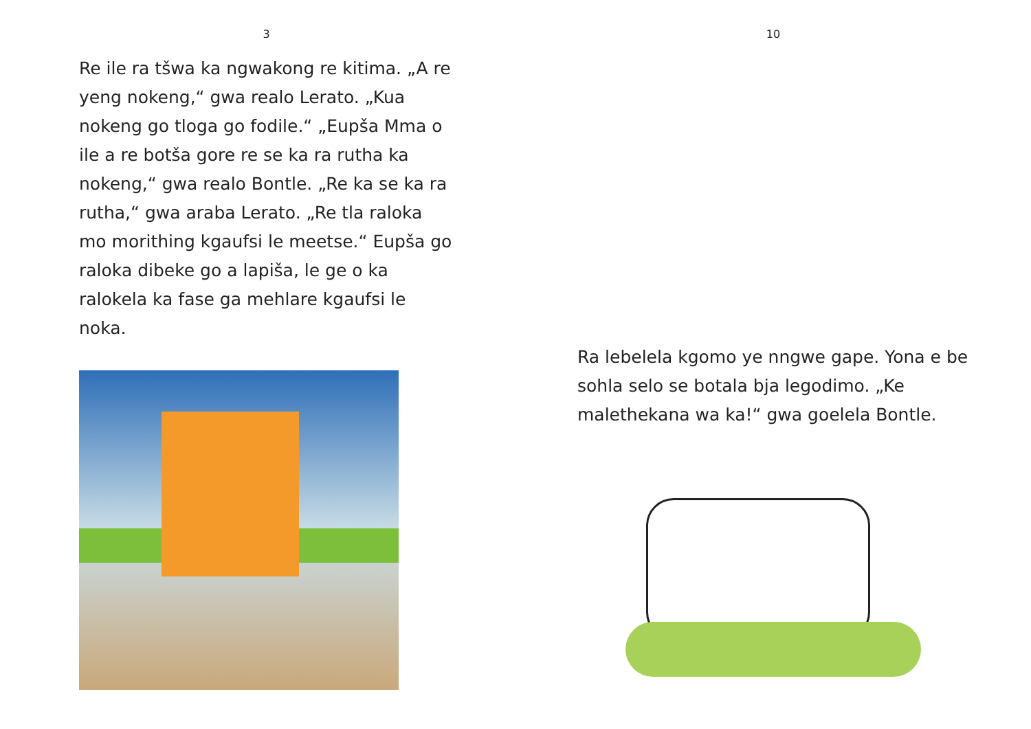3
Re ile ra tšwa ka ngwakong re kitima. „A re yeng nokeng,“ gwa realo Lerato. „Kua nokeng go tloga go fodile.“ „Eupša Mma o ile a re botša gore re se ka ra rutha ka nokeng,“ gwa realo Bontle. „Re ka se ka ra rutha,“ gwa araba Lerato. „Re tla raloka mo morithing kgaufsi le meetse.“ Eupša go raloka dibeke go a lapiša, le ge o ka ralokela ka fase ga mehlare kgaufsi le noka.
10
Ra lebelela kgomo ye nngwe gape. Yona e be sohla selo se botala bja legodimo. „Ke malethekana wa ka!“ gwa goelela Bontle.